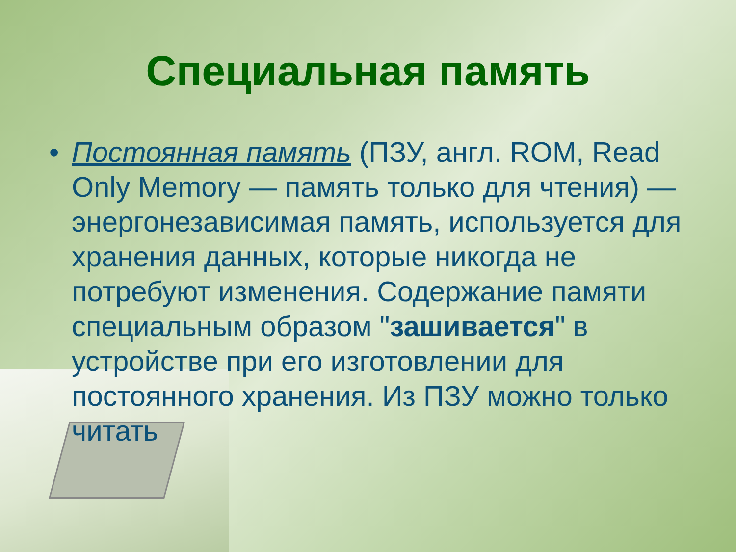Специальная память
• Постоянная память (ПЗУ, англ. ROM, Read Only Memory — память только для чтения) — энергонезависимая память, используется для хранения данных, которые никогда не потребуют изменения. Содержание памяти специальным образом "зашивается" в устройстве при его изготовлении для постоянного хранения. Из ПЗУ можно только читать